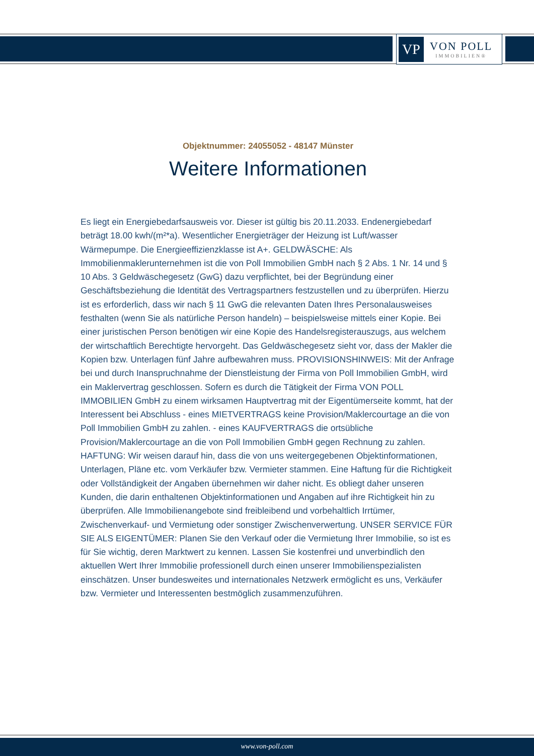VP
VON POLL
IMMOBILIEN®
Objektnummer: 24055052 - 48147 Münster
Weitere Informationen
Es liegt ein Energiebedarfsausweis vor. Dieser ist gültig bis 20.11.2033. Endenergiebedarf beträgt 18.00 kwh/(m²*a). Wesentlicher Energieträger der Heizung ist Luft/wasser Wärmepumpe. Die Energieeffizienzklasse ist A+. GELDWÄSCHE: Als Immobilienmaklerunternehmen ist die von Poll Immobilien GmbH nach § 2 Abs. 1 Nr. 14 und § 10 Abs. 3 Geldwäschegesetz (GwG) dazu verpflichtet, bei der Begründung einer Geschäftsbeziehung die Identität des Vertragspartners festzustellen und zu überprüfen. Hierzu ist es erforderlich, dass wir nach § 11 GwG die relevanten Daten Ihres Personalausweises festhalten (wenn Sie als natürliche Person handeln) – beispielsweise mittels einer Kopie. Bei einer juristischen Person benötigen wir eine Kopie des Handelsregisterauszugs, aus welchem der wirtschaftlich Berechtigte hervorgeht. Das Geldwäschegesetz sieht vor, dass der Makler die Kopien bzw. Unterlagen fünf Jahre aufbewahren muss. PROVISIONSHINWEIS: Mit der Anfrage bei und durch Inanspruchnahme der Dienstleistung der Firma von Poll Immobilien GmbH, wird ein Maklervertrag geschlossen. Sofern es durch die Tätigkeit der Firma VON POLL IMMOBILIEN GmbH zu einem wirksamen Hauptvertrag mit der Eigentümerseite kommt, hat der Interessent bei Abschluss - eines MIETVERTRAGS keine Provision/Maklercourtage an die von Poll Immobilien GmbH zu zahlen. - eines KAUFVERTRAGS die ortsübliche Provision/Maklercourtage an die von Poll Immobilien GmbH gegen Rechnung zu zahlen. HAFTUNG: Wir weisen darauf hin, dass die von uns weitergegebenen Objektinformationen, Unterlagen, Pläne etc. vom Verkäufer bzw. Vermieter stammen. Eine Haftung für die Richtigkeit oder Vollständigkeit der Angaben übernehmen wir daher nicht. Es obliegt daher unseren Kunden, die darin enthaltenen Objektinformationen und Angaben auf ihre Richtigkeit hin zu überprüfen. Alle Immobilienangebote sind freibleibend und vorbehaltlich Irrtümer, Zwischenverkauf- und Vermietung oder sonstiger Zwischenverwertung. UNSER SERVICE FÜR SIE ALS EIGENTÜMER: Planen Sie den Verkauf oder die Vermietung Ihrer Immobilie, so ist es für Sie wichtig, deren Marktwert zu kennen. Lassen Sie kostenfrei und unverbindlich den aktuellen Wert Ihrer Immobilie professionell durch einen unserer Immobilienspezialisten einschätzen. Unser bundesweites und internationales Netzwerk ermöglicht es uns, Verkäufer bzw. Vermieter und Interessenten bestmöglich zusammenzuführen.
www.von-poll.com